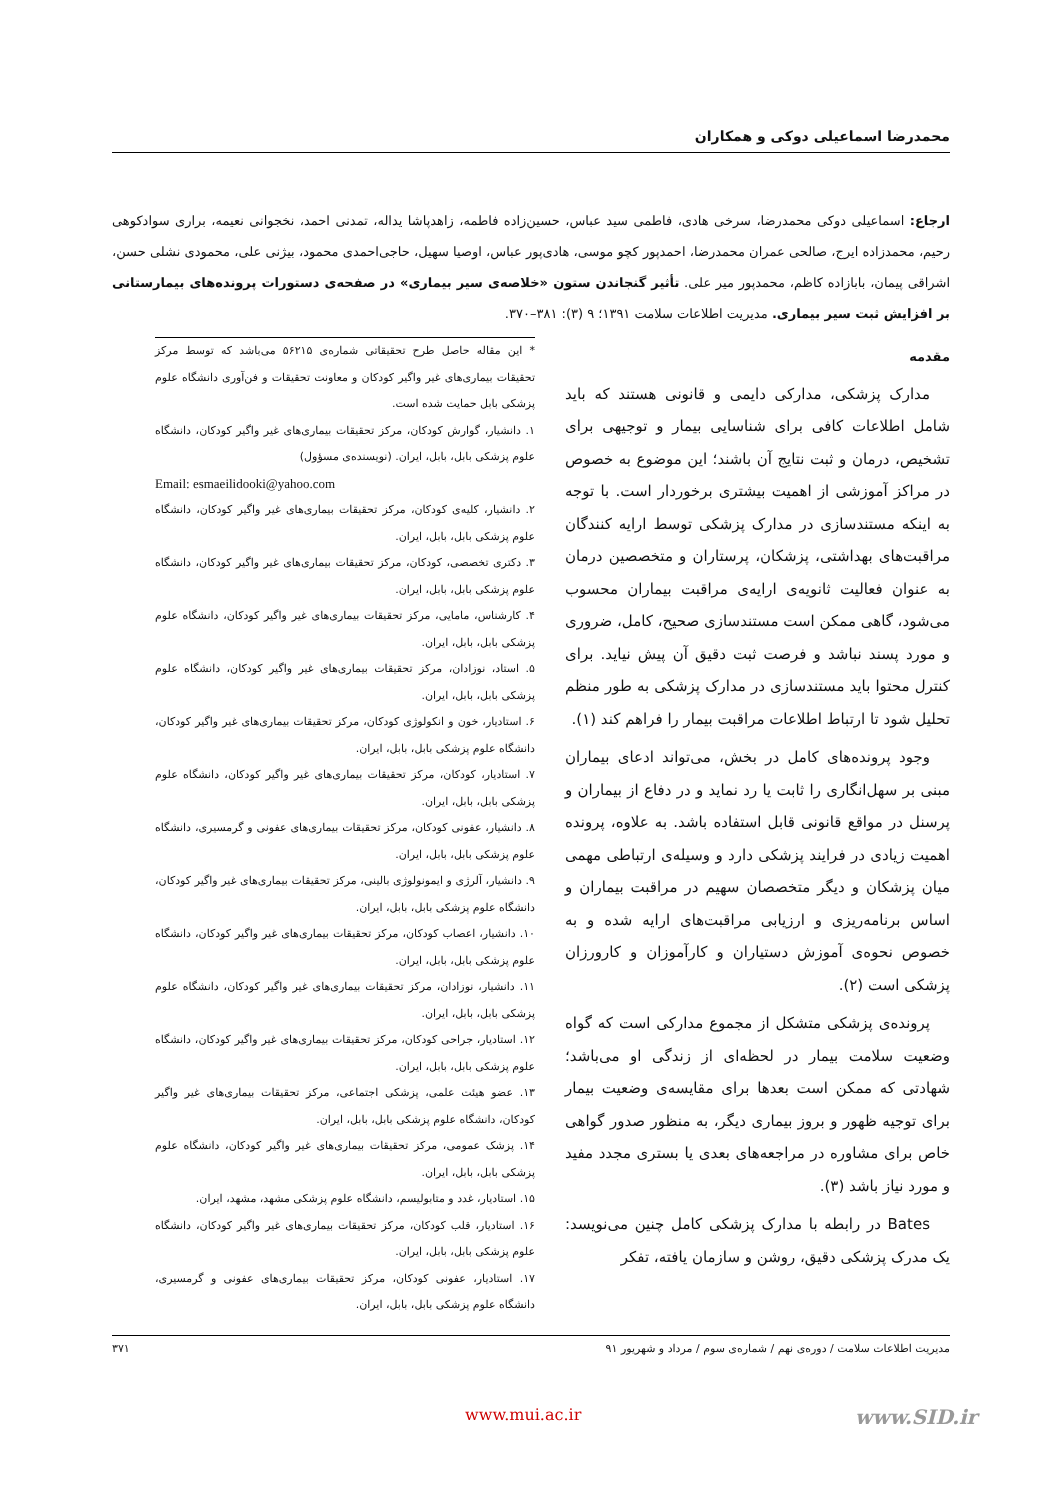محمدرضا اسماعیلی دوکی و همکاران
ارجاع: اسماعیلی دوکی محمدرضا، سرخی هادی، فاطمی سید عباس، حسین‌زاده فاطمه، زاهدپاشا یداله، تمدنی احمد، نخجوانی نعیمه، براری سوادکوهی رحیم، محمدزاده ایرج، صالحی عمران محمدرضا، احمدپور کچو موسی، هادی‌پور عباس، اوصیا سهیل، حاجی‌احمدی محمود، بیژنی علی، محمودی نشلی حسن، اشراقی پیمان، بابازاده کاظم، محمدپور میر علی. تأثیر گنجاندن ستون «خلاصه‌ی سیر بیماری» در صفحه‌ی دستورات پرونده‌های بیمارستانی بر افزایش ثبت سیر بیماری. مدیریت اطلاعات سلامت ۱۳۹۱؛ ۹ (۳): ۳۸۱–۳۷۰.
مقدمه
مدارک پزشکی، مدارکی دایمی و قانونی هستند که باید شامل اطلاعات کافی برای شناسایی بیمار و توجیهی برای تشخیص، درمان و ثبت نتایج آن باشند؛ این موضوع به خصوص در مراکز آموزشی از اهمیت بیشتری برخوردار است. با توجه به اینکه مستندسازی در مدارک پزشکی توسط ارایه کنندگان مراقبت‌های بهداشتی، پزشکان، پرستاران و متخصصین درمان به عنوان فعالیت ثانویه‌ی ارایه‌ی مراقبت بیماران محسوب می‌شود، گاهی ممکن است مستندسازی صحیح، کامل، ضروری و مورد پسند نباشد و فرصت ثبت دقیق آن پیش نیاید. برای کنترل محتوا باید مستندسازی در مدارک پزشکی به طور منظم تحلیل شود تا ارتباط اطلاعات مراقبت بیمار را فراهم کند (۱).
وجود پرونده‌های کامل در بخش، می‌تواند ادعای بیماران مبنی بر سهل‌انگاری را ثابت یا رد نماید و در دفاع از بیماران و پرسنل در مواقع قانونی قابل استفاده باشد. به علاوه، پرونده اهمیت زیادی در فرایند پزشکی دارد و وسیله‌ی ارتباطی مهمی میان پزشکان و دیگر متخصصان سهیم در مراقبت بیماران و اساس برنامه‌ریزی و ارزیابی مراقبت‌های ارایه شده و به خصوص نحوه‌ی آموزش دستیاران و کارآموزان و کارورزان پزشکی است (۲).
پرونده‌ی پزشکی متشکل از مجموع مدارکی است که گواه وضعیت سلامت بیمار در لحظه‌ای از زندگی او می‌باشد؛ شهادتی که ممکن است بعدها برای مقایسه‌ی وضعیت بیمار برای توجیه ظهور و بروز بیماری دیگر، به منظور صدور گواهی خاص برای مشاوره در مراجعه‌های بعدی یا بستری مجدد مفید و مورد نیاز باشد (۳).
Bates در رابطه با مدارک پزشکی کامل چنین می‌نویسد: یک مدرک پزشکی دقیق، روشن و سازمان یافته، تفکر
* این مقاله حاصل طرح تحقیقاتی شماره‌ی ۵۶۲۱۵ می‌باشد که توسط مرکز تحقیقات بیماری‌های غیر واگیر کودکان و معاونت تحقیقات و فن‌آوری دانشگاه علوم پزشکی بابل حمایت شده است.
۱. دانشیار، گوارش کودکان، مرکز تحقیقات بیماری‌های غیر واگیر کودکان، دانشگاه علوم پزشکی بابل، بابل، ایران. (نویسنده‌ی مسؤول)
Email: esmaeilidooki@yahoo.com
۲. دانشیار، کلیه‌ی کودکان، مرکز تحقیقات بیماری‌های غیر واگیر کودکان، دانشگاه علوم پزشکی بابل، بابل، ایران.
۳. دکتری تخصصی، کودکان، مرکز تحقیقات بیماری‌های غیر واگیر کودکان، دانشگاه علوم پزشکی بابل، بابل، ایران.
۴. کارشناس، مامایی، مرکز تحقیقات بیماری‌های غیر واگیر کودکان، دانشگاه علوم پزشکی بابل، بابل، ایران.
۵. استاد، نوزادان، مرکز تحقیقات بیماری‌های غیر واگیر کودکان، دانشگاه علوم پزشکی بابل، بابل، ایران.
۶. استادیار، خون و انکولوژی کودکان، مرکز تحقیقات بیماری‌های غیر واگیر کودکان، دانشگاه علوم پزشکی بابل، بابل، ایران.
۷. استادیار، کودکان، مرکز تحقیقات بیماری‌های غیر واگیر کودکان، دانشگاه علوم پزشکی بابل، بابل، ایران.
۸. دانشیار، عفونی کودکان، مرکز تحقیقات بیماری‌های عفونی و گرمسیری، دانشگاه علوم پزشکی بابل، بابل، ایران.
۹. دانشیار، آلرژی و ایمونولوژی بالینی، مرکز تحقیقات بیماری‌های غیر واگیر کودکان، دانشگاه علوم پزشکی بابل، بابل، ایران.
۱۰. دانشیار، اعصاب کودکان، مرکز تحقیقات بیماری‌های غیر واگیر کودکان، دانشگاه علوم پزشکی بابل، بابل، ایران.
۱۱. دانشیار، نوزادان، مرکز تحقیقات بیماری‌های غیر واگیر کودکان، دانشگاه علوم پزشکی بابل، بابل، ایران.
۱۲. استادیار، جراحی کودکان، مرکز تحقیقات بیماری‌های غیر واگیر کودکان، دانشگاه علوم پزشکی بابل، بابل، ایران.
۱۳. عضو هیئت علمی، پزشکی اجتماعی، مرکز تحقیقات بیماری‌های غیر واگیر کودکان، دانشگاه علوم پزشکی بابل، بابل، ایران.
۱۴. پزشک عمومی، مرکز تحقیقات بیماری‌های غیر واگیر کودکان، دانشگاه علوم پزشکی بابل، بابل، ایران.
۱۵. استادیار، غدد و متابولیسم، دانشگاه علوم پزشکی مشهد، مشهد، ایران.
۱۶. استادیار، قلب کودکان، مرکز تحقیقات بیماری‌های غیر واگیر کودکان، دانشگاه علوم پزشکی بابل، بابل، ایران.
۱۷. استادیار، عفونی کودکان، مرکز تحقیقات بیماری‌های عفونی و گرمسیری، دانشگاه علوم پزشکی بابل، بابل، ایران.
مدیریت اطلاعات سلامت / دوره‌ی نهم / شماره‌ی سوم / مرداد و شهریور ۹۱ ۳۷۱
www.mui.ac.ir www.SID.ir